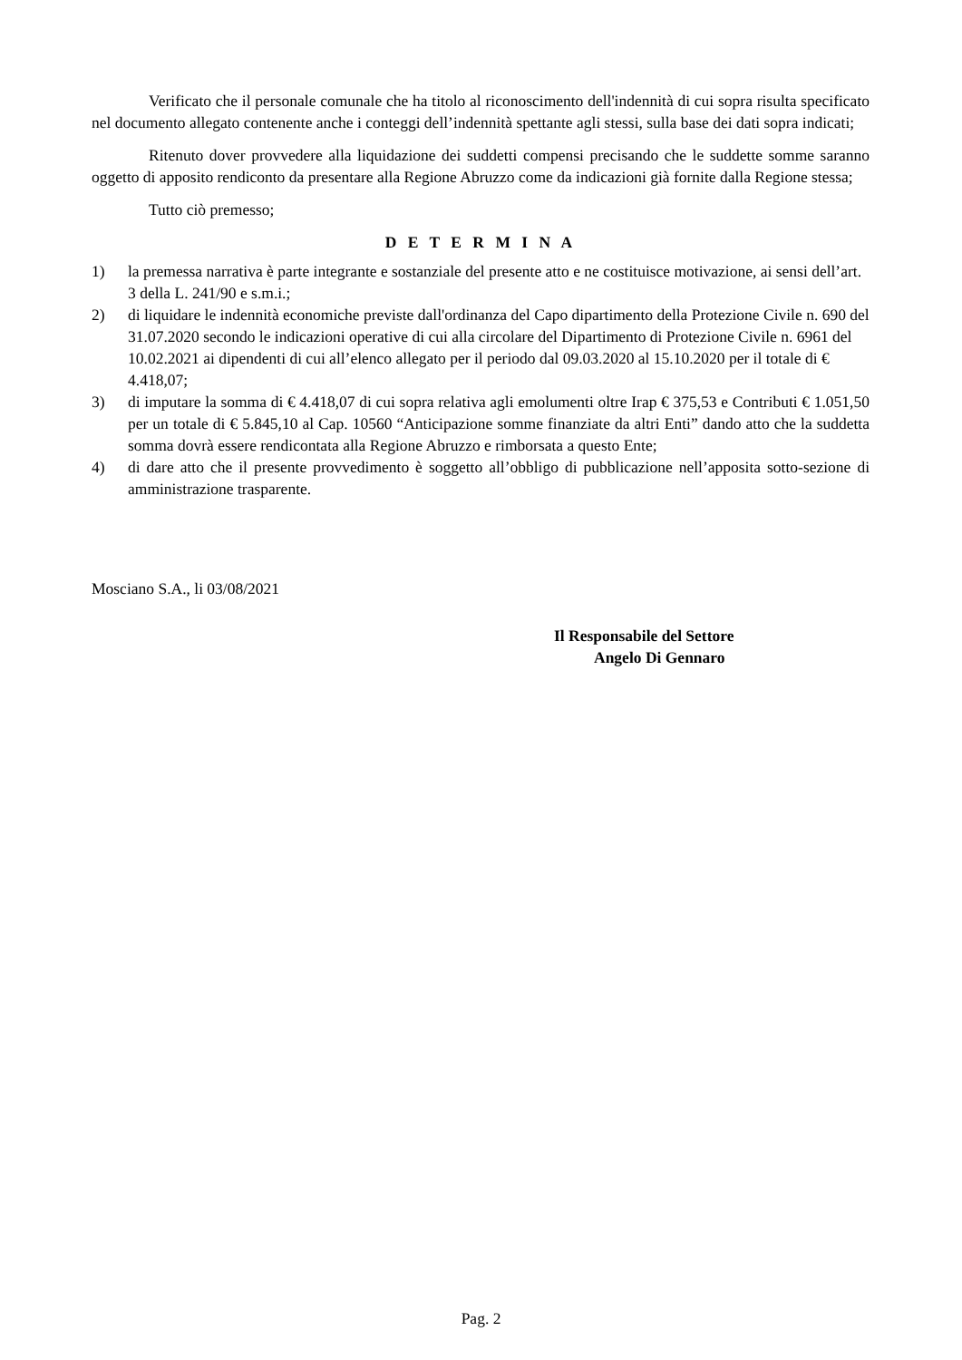Verificato che il personale comunale che ha titolo al riconoscimento dell'indennità di cui sopra risulta specificato nel documento allegato contenente anche i conteggi dell’indennità spettante agli stessi, sulla base dei dati sopra indicati;
Ritenuto dover provvedere alla liquidazione dei suddetti compensi precisando che le suddette somme saranno oggetto di apposito rendiconto da presentare alla Regione Abruzzo come da indicazioni già fornite dalla Regione stessa;
Tutto ciò premesso;
D E T E R M I N A
1) la premessa narrativa è parte integrante e sostanziale del presente atto e ne costituisce motivazione, ai sensi dell’art. 3 della L. 241/90 e s.m.i.;
2) di liquidare le indennità economiche previste dall'ordinanza del Capo dipartimento della Protezione Civile n. 690 del 31.07.2020 secondo le indicazioni operative di cui alla circolare del Dipartimento di Protezione Civile n. 6961 del 10.02.2021 ai dipendenti di cui all’elenco allegato per il periodo dal 09.03.2020 al 15.10.2020 per il totale di € 4.418,07;
3) di imputare la somma di € 4.418,07 di cui sopra relativa agli emolumenti oltre Irap € 375,53 e Contributi € 1.051,50 per un totale di € 5.845,10 al Cap. 10560 “Anticipazione somme finanziate da altri Enti” dando atto che la suddetta somma dovrà essere rendicontata alla Regione Abruzzo e rimborsata a questo Ente;
4) di dare atto che il presente provvedimento è soggetto all’obbligo di pubblicazione nell’apposita sotto-sezione di amministrazione trasparente.
Mosciano S.A., li 03/08/2021
Il Responsabile del Settore
Angelo Di Gennaro
Pag. 2